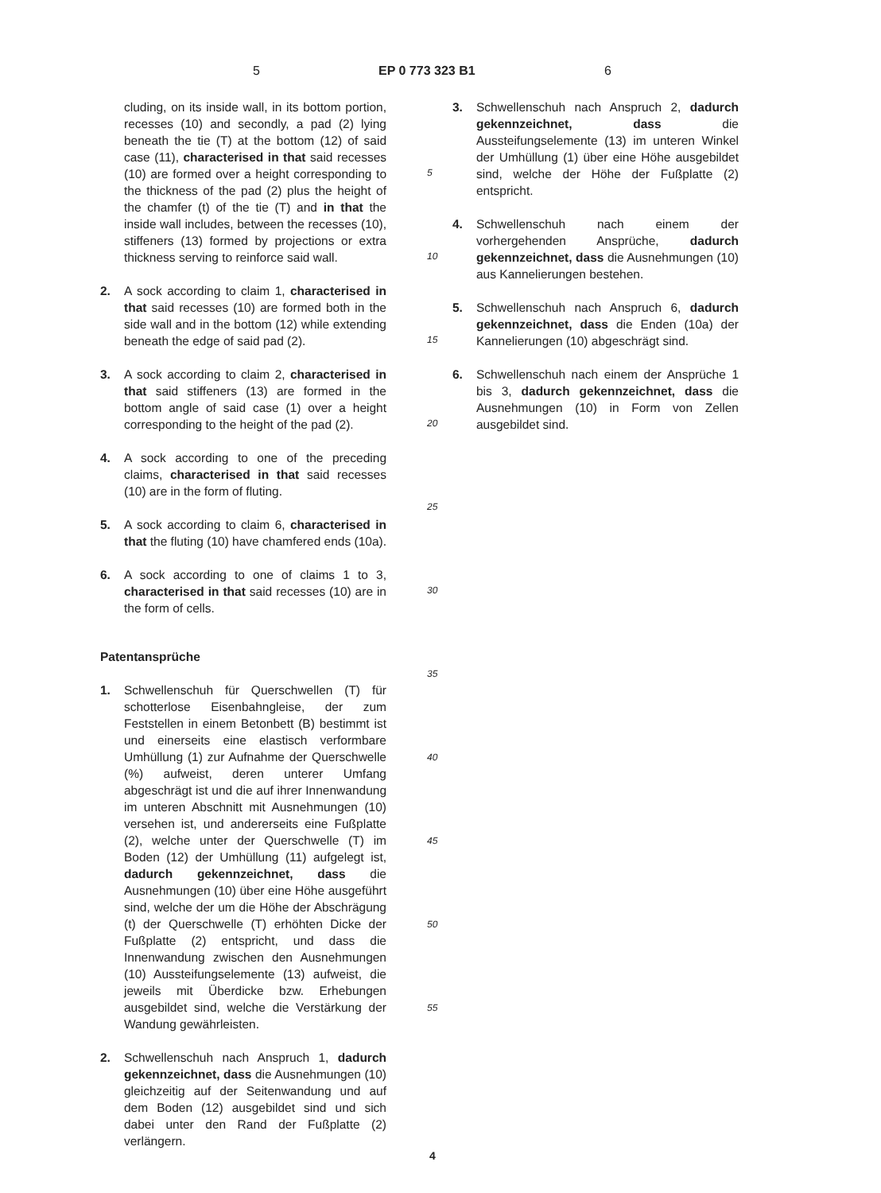5 EP 0 773 323 B1 6
cluding, on its inside wall, in its bottom portion, recesses (10) and secondly, a pad (2) lying beneath the tie (T) at the bottom (12) of said case (11), characterised in that said recesses (10) are formed over a height corresponding to the thickness of the pad (2) plus the height of the chamfer (t) of the tie (T) and in that the inside wall includes, between the recesses (10), stiffeners (13) formed by projections or extra thickness serving to reinforce said wall.
2. A sock according to claim 1, characterised in that said recesses (10) are formed both in the side wall and in the bottom (12) while extending beneath the edge of said pad (2).
3. A sock according to claim 2, characterised in that said stiffeners (13) are formed in the bottom angle of said case (1) over a height corresponding to the height of the pad (2).
4. A sock according to one of the preceding claims, characterised in that said recesses (10) are in the form of fluting.
5. A sock according to claim 6, characterised in that the fluting (10) have chamfered ends (10a).
6. A sock according to one of claims 1 to 3, characterised in that said recesses (10) are in the form of cells.
Patentansprüche
1. Schwellenschuh für Querschwellen (T) für schotterlose Eisenbahngleise, der zum Feststellen in einem Betonbett (B) bestimmt ist und einerseits eine elastisch verformbare Umhüllung (1) zur Aufnahme der Querschwelle (%) aufweist, deren unterer Umfang abgeschrägt ist und die auf ihrer Innenwandung im unteren Abschnitt mit Ausnehmungen (10) versehen ist, und andererseits eine Fußplatte (2), welche unter der Querschwelle (T) im Boden (12) der Umhüllung (11) aufgelegt ist, dadurch gekennzeichnet, dass die Ausnehmungen (10) über eine Höhe ausgeführt sind, welche der um die Höhe der Abschrägung (t) der Querschwelle (T) erhöhten Dicke der Fußplatte (2) entspricht, und dass die Innenwandung zwischen den Ausnehmungen (10) Aussteifungselemente (13) aufweist, die jeweils mit Überdicke bzw. Erhebungen ausgebildet sind, welche die Verstärkung der Wandung gewährleisten.
2. Schwellenschuh nach Anspruch 1, dadurch gekennzeichnet, dass die Ausnehmungen (10) gleichzeitig auf der Seitenwandung und auf dem Boden (12) ausgebildet sind und sich dabei unter den Rand der Fußplatte (2) verlängern.
5
10
15
20
25
30
35
40
45
50
55
3. Schwellenschuh nach Anspruch 2, dadurch gekennzeichnet, dass die Aussteifungselemente (13) im unteren Winkel der Umhüllung (1) über eine Höhe ausgebildet sind, welche der Höhe der Fußplatte (2) entspricht.
4. Schwellenschuh nach einem der vorhergehenden Ansprüche, dadurch gekennzeichnet, dass die Ausnehmungen (10) aus Kannelierungen bestehen.
5. Schwellenschuh nach Anspruch 6, dadurch gekennzeichnet, dass die Enden (10a) der Kannelierungen (10) abgeschrägt sind.
6. Schwellenschuh nach einem der Ansprüche 1 bis 3, dadurch gekennzeichnet, dass die Ausnehmungen (10) in Form von Zellen ausgebildet sind.
4